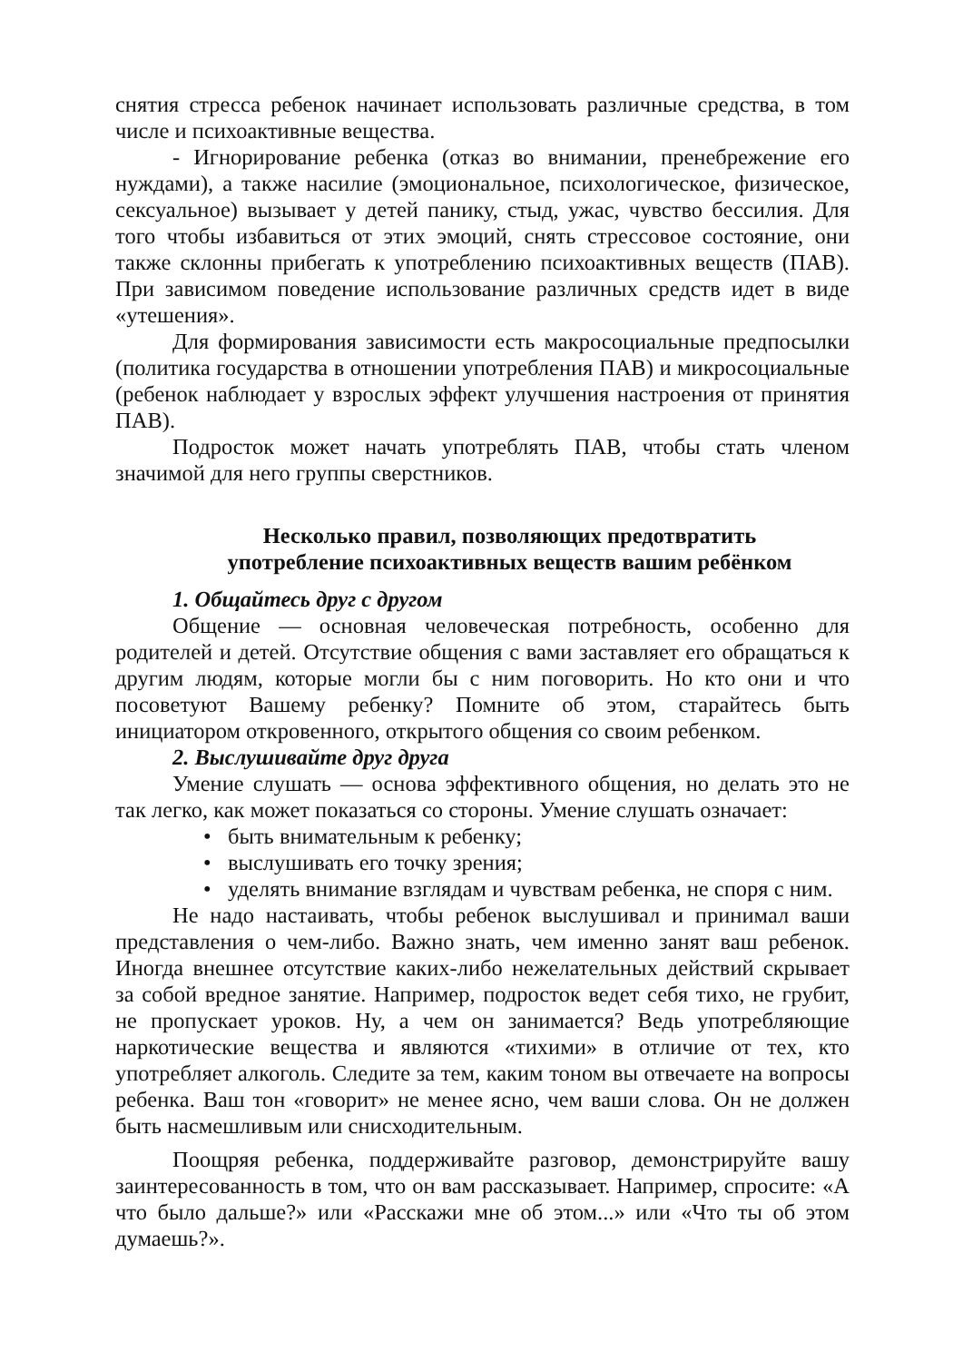снятия стресса ребенок начинает использовать различные средства, в том числе и психоактивные вещества.
- Игнорирование ребенка (отказ во внимании, пренебрежение его нуждами), а также насилие (эмоциональное, психологическое, физическое, сексуальное) вызывает у детей панику, стыд, ужас, чувство бессилия. Для того чтобы избавиться от этих эмоций, снять стрессовое состояние, они также склонны прибегать к употреблению психоактивных веществ (ПАВ). При зависимом поведение использование различных средств идет в виде «утешения».
Для формирования зависимости есть макросоциальные предпосылки (политика государства в отношении употребления ПАВ) и микросоциальные (ребенок наблюдает у взрослых эффект улучшения настроения от принятия ПАВ).
Подросток может начать употреблять ПАВ, чтобы стать членом значимой для него группы сверстников.
Несколько правил, позволяющих предотвратить
употребление психоактивных веществ вашим ребёнком
1. Общайтесь друг с другом
Общение — основная человеческая потребность, особенно для родителей и детей. Отсутствие общения с вами заставляет его обращаться к другим людям, которые могли бы с ним поговорить. Но кто они и что посоветуют Вашему ребенку? Помните об этом, старайтесь быть инициатором откровенного, открытого общения со своим ребенком.
2. Выслушивайте друг друга
Умение слушать — основа эффективного общения, но делать это не так легко, как может показаться со стороны. Умение слушать означает:
• быть внимательным к ребенку;
• выслушивать его точку зрения;
• уделять внимание взглядам и чувствам ребенка, не споря с ним.
Не надо настаивать, чтобы ребенок выслушивал и принимал ваши представления о чем-либо. Важно знать, чем именно занят ваш ребенок. Иногда внешнее отсутствие каких-либо нежелательных действий скрывает за собой вредное занятие. Например, подросток ведет себя тихо, не грубит, не пропускает уроков. Ну, а чем он занимается? Ведь употребляющие наркотические вещества и являются «тихими» в отличие от тех, кто употребляет алкоголь. Следите за тем, каким тоном вы отвечаете на вопросы ребенка. Ваш тон «говорит» не менее ясно, чем ваши слова. Он не должен быть насмешливым или снисходительным.
Поощряя ребенка, поддерживайте разговор, демонстрируйте вашу заинтересованность в том, что он вам рассказывает. Например, спросите: «А что было дальше?» или «Расскажи мне об этом...» или «Что ты об этом думаешь?».